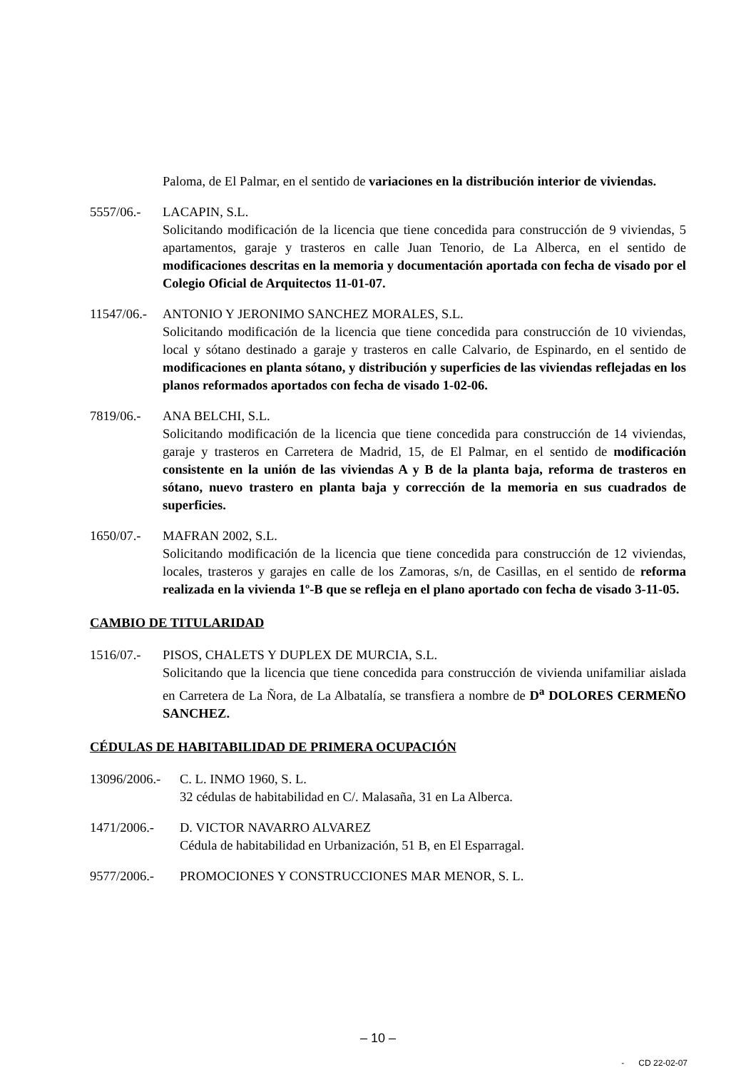Paloma, de El Palmar, en el sentido de variaciones en la distribución interior de viviendas.
5557/06.- LACAPIN, S.L.
Solicitando modificación de la licencia que tiene concedida para construcción de 9 viviendas, 5 apartamentos, garaje y trasteros en calle Juan Tenorio, de La Alberca, en el sentido de modificaciones descritas en la memoria y documentación aportada con fecha de visado por el Colegio Oficial de Arquitectos 11-01-07.
11547/06.-
ANTONIO Y JERONIMO SANCHEZ MORALES, S.L.
Solicitando modificación de la licencia que tiene concedida para construcción de 10 viviendas, local y sótano destinado a garaje y trasteros en calle Calvario, de Espinardo, en el sentido de modificaciones en planta sótano, y distribución y superficies de las viviendas reflejadas en los planos reformados aportados con fecha de visado 1-02-06.
7819/06.- ANA BELCHI, S.L.
Solicitando modificación de la licencia que tiene concedida para construcción de 14 viviendas, garaje y trasteros en Carretera de Madrid, 15, de El Palmar, en el sentido de modificación consistente en la unión de las viviendas A y B de la planta baja, reforma de trasteros en sótano, nuevo trastero en planta baja y corrección de la memoria en sus cuadrados de superficies.
1650/07.- MAFRAN 2002, S.L.
Solicitando modificación de la licencia que tiene concedida para construcción de 12 viviendas, locales, trasteros y garajes en calle de los Zamoras, s/n, de Casillas, en el sentido de reforma realizada en la vivienda 1º-B que se refleja en el plano aportado con fecha de visado 3-11-05.
CAMBIO DE TITULARIDAD
1516/07.- PISOS, CHALETS Y DUPLEX DE MURCIA, S.L.
Solicitando que la licencia que tiene concedida para construcción de vivienda unifamiliar aislada en Carretera de La Ñora, de La Albatalía, se transfiera a nombre de D<sup>a</sup> DOLORES CERMEÑO SANCHEZ.
CÉDULAS DE HABITABILIDAD DE PRIMERA OCUPACIÓN
13096/2006.-
C. L. INMO 1960, S. L.
32 cédulas de habitabilidad en C/. Malasaña, 31 en La Alberca.
1471/2006.- D. VICTOR NAVARRO ALVAREZ
Cédula de habitabilidad en Urbanización, 51 B, en El Esparragal.
9577/2006.- PROMOCIONES Y CONSTRUCCIONES MAR MENOR, S. L.
– 10 –
- CD 22-02-07